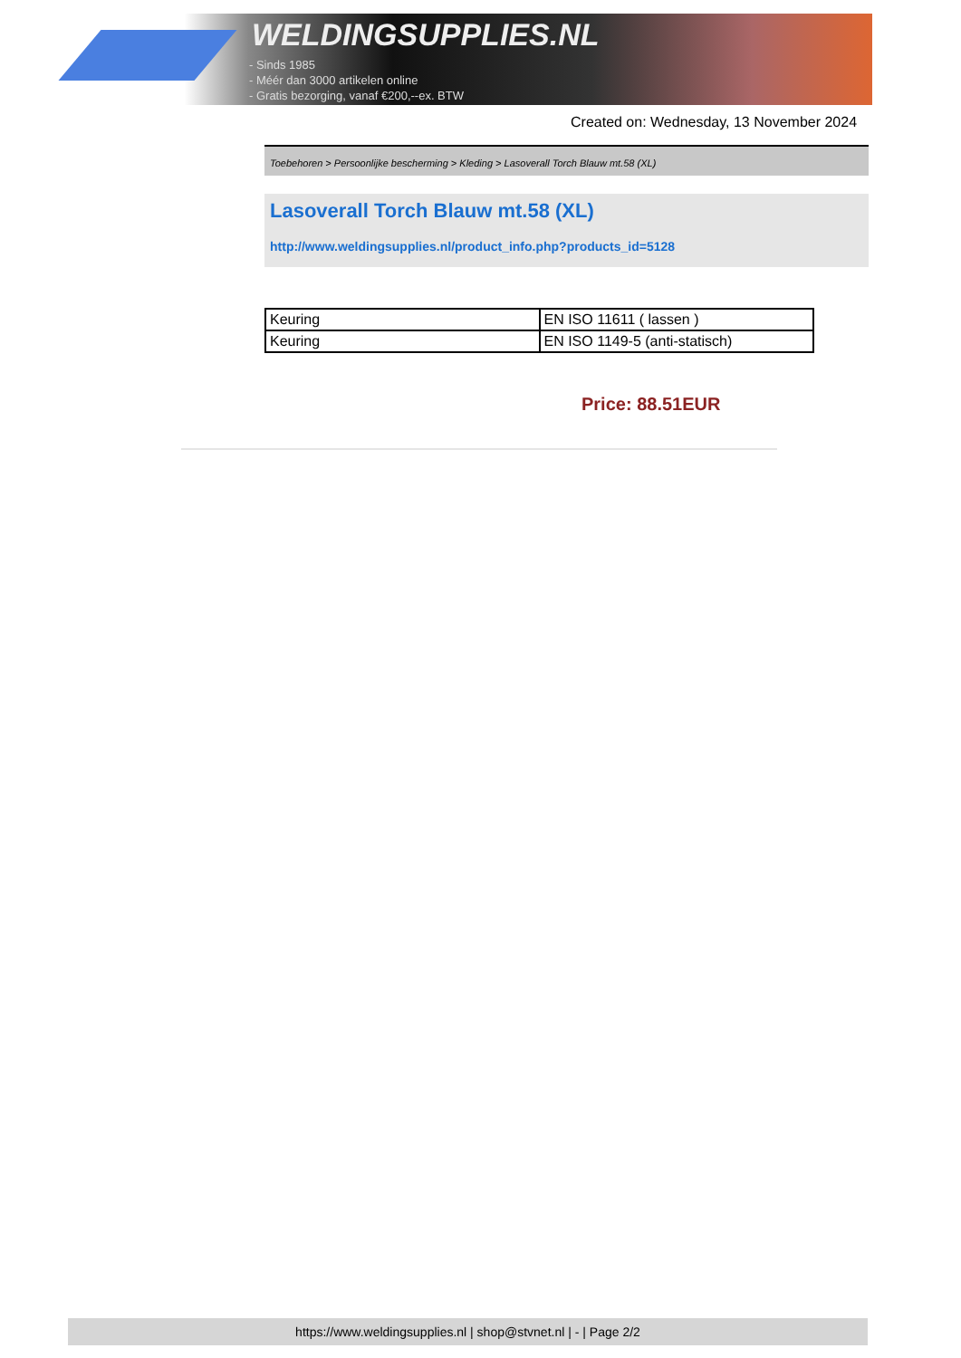WELDINGSUPPLIES.NL
- Sinds 1985
- Méér dan 3000 artikelen online
- Gratis bezorging, vanaf €200,--ex. BTW
Created on: Wednesday, 13 November 2024
Toebehoren > Persoonlijke bescherming > Kleding > Lasoverall Torch Blauw mt.58 (XL)
Lasoverall Torch Blauw mt.58 (XL)
http://www.weldingsupplies.nl/product_info.php?products_id=5128
| Keuring | EN ISO 11611 ( lassen ) |
| Keuring | EN ISO 1149-5 (anti-statisch) |
Price: 88.51EUR
https://www.weldingsupplies.nl | shop@stvnet.nl | - | Page 2/2